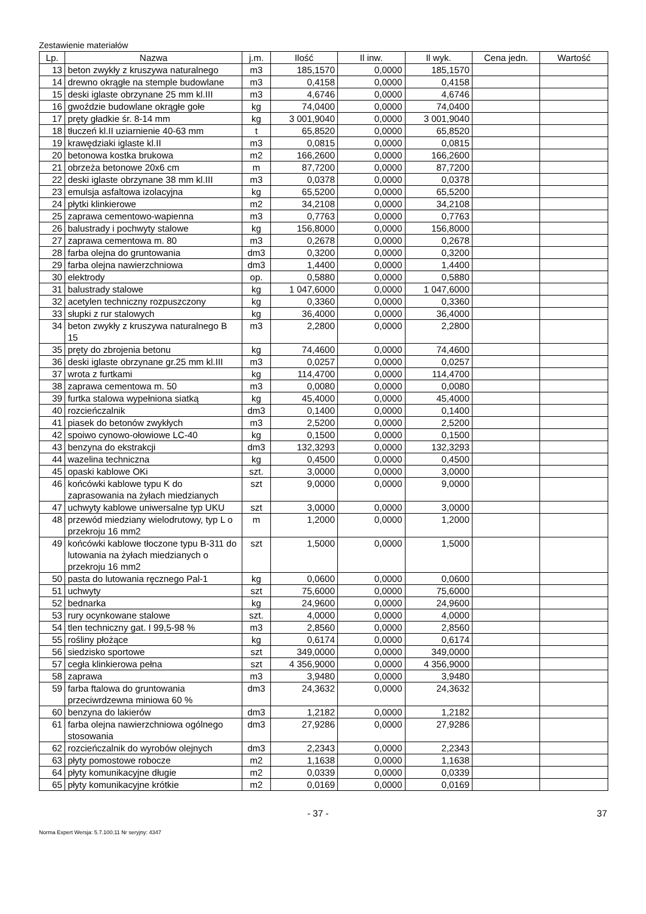Zestawienie materiałów
| Lp. | Nazwa | j.m. | Ilość | Il inw. | Il wyk. | Cena jedn. | Wartość |
| --- | --- | --- | --- | --- | --- | --- | --- |
| 13 | beton zwykły z kruszywa naturalnego | m3 | 185,1570 | 0,0000 | 185,1570 | | |
| 14 | drewno okrągłe na stemple budowlane | m3 | 0,4158 | 0,0000 | 0,4158 | | |
| 15 | deski iglaste obrzynane 25 mm kl.III | m3 | 4,6746 | 0,0000 | 4,6746 | | |
| 16 | gwoździe budowlane okrągłe gołe | kg | 74,0400 | 0,0000 | 74,0400 | | |
| 17 | pręty gładkie śr. 8-14 mm | kg | 3 001,9040 | 0,0000 | 3 001,9040 | | |
| 18 | tłuczeń kl.II uziarnienie 40-63 mm | t | 65,8520 | 0,0000 | 65,8520 | | |
| 19 | krawędziaki iglaste kl.II | m3 | 0,0815 | 0,0000 | 0,0815 | | |
| 20 | betonowa kostka brukowa | m2 | 166,2600 | 0,0000 | 166,2600 | | |
| 21 | obrzeża betonowe 20x6 cm | m | 87,7200 | 0,0000 | 87,7200 | | |
| 22 | deski iglaste obrzynane 38 mm kl.III | m3 | 0,0378 | 0,0000 | 0,0378 | | |
| 23 | emulsja asfaltowa izolacyjna | kg | 65,5200 | 0,0000 | 65,5200 | | |
| 24 | płytki klinkierowe | m2 | 34,2108 | 0,0000 | 34,2108 | | |
| 25 | zaprawa cementowo-wapienna | m3 | 0,7763 | 0,0000 | 0,7763 | | |
| 26 | balustrady i pochwyty stalowe | kg | 156,8000 | 0,0000 | 156,8000 | | |
| 27 | zaprawa cementowa m. 80 | m3 | 0,2678 | 0,0000 | 0,2678 | | |
| 28 | farba olejna do gruntowania | dm3 | 0,3200 | 0,0000 | 0,3200 | | |
| 29 | farba olejna nawierzchniowa | dm3 | 1,4400 | 0,0000 | 1,4400 | | |
| 30 | elektrody | op. | 0,5880 | 0,0000 | 0,5880 | | |
| 31 | balustrady stalowe | kg | 1 047,6000 | 0,0000 | 1 047,6000 | | |
| 32 | acetylen techniczny rozpuszczony | kg | 0,3360 | 0,0000 | 0,3360 | | |
| 33 | słupki z rur stalowych | kg | 36,4000 | 0,0000 | 36,4000 | | |
| 34 | beton zwykły z kruszywa naturalnego B 15 | m3 | 2,2800 | 0,0000 | 2,2800 | | |
| 35 | pręty do zbrojenia betonu | kg | 74,4600 | 0,0000 | 74,4600 | | |
| 36 | deski iglaste obrzynane gr.25 mm kl.III | m3 | 0,0257 | 0,0000 | 0,0257 | | |
| 37 | wrota z furtkami | kg | 114,4700 | 0,0000 | 114,4700 | | |
| 38 | zaprawa cementowa m. 50 | m3 | 0,0080 | 0,0000 | 0,0080 | | |
| 39 | furtka stalowa wypełniona siatką | kg | 45,4000 | 0,0000 | 45,4000 | | |
| 40 | rozcieńczalnik | dm3 | 0,1400 | 0,0000 | 0,1400 | | |
| 41 | piasek do betonów zwykłych | m3 | 2,5200 | 0,0000 | 2,5200 | | |
| 42 | spoiwo cynowo-ołowiowe LC-40 | kg | 0,1500 | 0,0000 | 0,1500 | | |
| 43 | benzyna do ekstrakcji | dm3 | 132,3293 | 0,0000 | 132,3293 | | |
| 44 | wazelina techniczna | kg | 0,4500 | 0,0000 | 0,4500 | | |
| 45 | opaski kablowe OKi | szt. | 3,0000 | 0,0000 | 3,0000 | | |
| 46 | końcówki kablowe typu K do zaprasowania na żyłach miedzianych | szt | 9,0000 | 0,0000 | 9,0000 | | |
| 47 | uchwyty kablowe uniwersalne typ UKU | szt | 3,0000 | 0,0000 | 3,0000 | | |
| 48 | przewód miedziany wielodrutowy, typ L o przekroju 16 mm2 | m | 1,2000 | 0,0000 | 1,2000 | | |
| 49 | końcówki kablowe tłoczone typu B-311 do lutowania na żyłach miedzianych o przekroju 16 mm2 | szt | 1,5000 | 0,0000 | 1,5000 | | |
| 50 | pasta do lutowania ręcznego Pal-1 | kg | 0,0600 | 0,0000 | 0,0600 | | |
| 51 | uchwyty | szt | 75,6000 | 0,0000 | 75,6000 | | |
| 52 | bednarka | kg | 24,9600 | 0,0000 | 24,9600 | | |
| 53 | rury ocynkowane stalowe | szt. | 4,0000 | 0,0000 | 4,0000 | | |
| 54 | tlen techniczny gat. I 99,5-98 % | m3 | 2,8560 | 0,0000 | 2,8560 | | |
| 55 | rośliny płożące | kg | 0,6174 | 0,0000 | 0,6174 | | |
| 56 | siedzisko sportowe | szt | 349,0000 | 0,0000 | 349,0000 | | |
| 57 | cegła klinkierowa pełna | szt | 4 356,9000 | 0,0000 | 4 356,9000 | | |
| 58 | zaprawa | m3 | 3,9480 | 0,0000 | 3,9480 | | |
| 59 | farba ftalowa do gruntowania przeciwrdzewna miniowa 60 % | dm3 | 24,3632 | 0,0000 | 24,3632 | | |
| 60 | benzyna do lakierów | dm3 | 1,2182 | 0,0000 | 1,2182 | | |
| 61 | farba olejna nawierzchniowa ogólnego stosowania | dm3 | 27,9286 | 0,0000 | 27,9286 | | |
| 62 | rozcieńczalnik do wyrobów olejnych | dm3 | 2,2343 | 0,0000 | 2,2343 | | |
| 63 | płyty pomostowe robocze | m2 | 1,1638 | 0,0000 | 1,1638 | | |
| 64 | płyty komunikacyjne długie | m2 | 0,0339 | 0,0000 | 0,0339 | | |
| 65 | płyty komunikacyjne krótkie | m2 | 0,0169 | 0,0000 | 0,0169 | | |
37 - 37 -
Norma Expert Wersja: 5.7.100.11 Nr seryjny: 4347